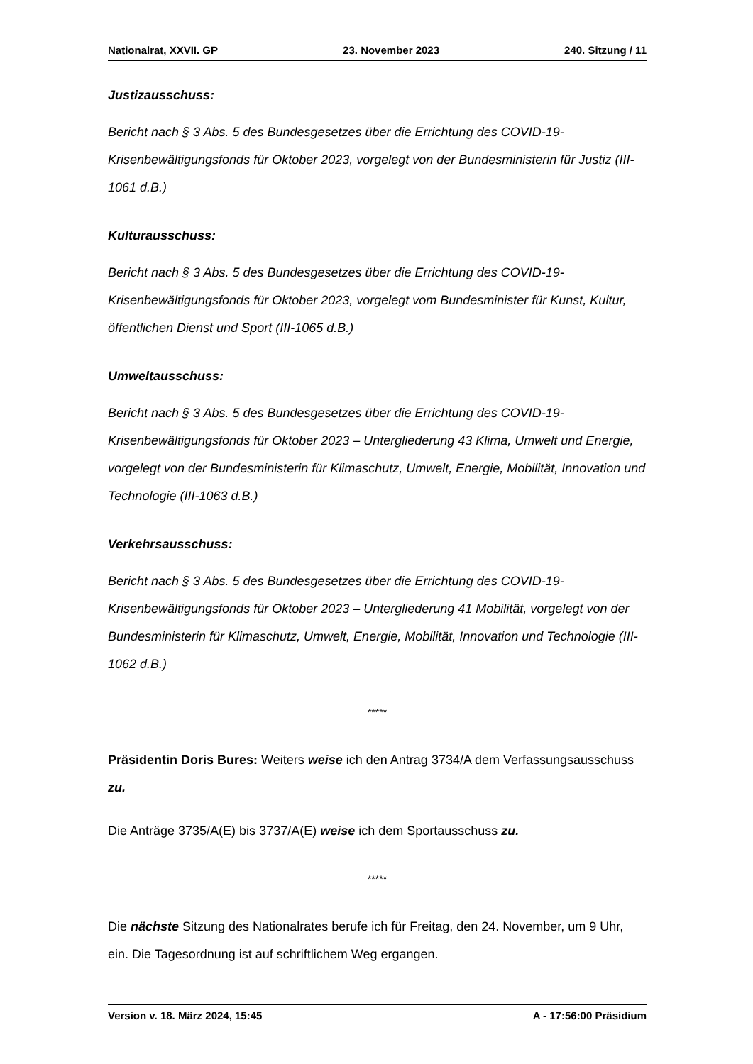Nationalrat, XXVII. GP 23. November 2023 240. Sitzung / 11
Justizausschuss:
Bericht nach § 3 Abs. 5 des Bundesgesetzes über die Errichtung des COVID-19-Krisenbewältigungsfonds für Oktober 2023, vorgelegt von der Bundesministerin für Justiz (III-1061 d.B.)
Kulturausschuss:
Bericht nach § 3 Abs. 5 des Bundesgesetzes über die Errichtung des COVID-19-Krisenbewältigungsfonds für Oktober 2023, vorgelegt vom Bundesminister für Kunst, Kultur, öffentlichen Dienst und Sport (III-1065 d.B.)
Umweltausschuss:
Bericht nach § 3 Abs. 5 des Bundesgesetzes über die Errichtung des COVID-19-Krisenbewältigungsfonds für Oktober 2023 – Untergliederung 43 Klima, Umwelt und Energie, vorgelegt von der Bundesministerin für Klimaschutz, Umwelt, Energie, Mobilität, Innovation und Technologie (III-1063 d.B.)
Verkehrsausschuss:
Bericht nach § 3 Abs. 5 des Bundesgesetzes über die Errichtung des COVID-19-Krisenbewältigungsfonds für Oktober 2023 – Untergliederung 41 Mobilität, vorgelegt von der Bundesministerin für Klimaschutz, Umwelt, Energie, Mobilität, Innovation und Technologie (III-1062 d.B.)
*****
Präsidentin Doris Bures: Weiters weise ich den Antrag 3734/A dem Verfassungsausschuss zu.
Die Anträge 3735/A(E) bis 3737/A(E) weise ich dem Sportausschuss zu.
*****
Die nächste Sitzung des Nationalrates berufe ich für Freitag, den 24. November, um 9 Uhr, ein. Die Tagesordnung ist auf schriftlichem Weg ergangen.
Version v. 18. März 2024, 15:45 A - 17:56:00 Präsidium